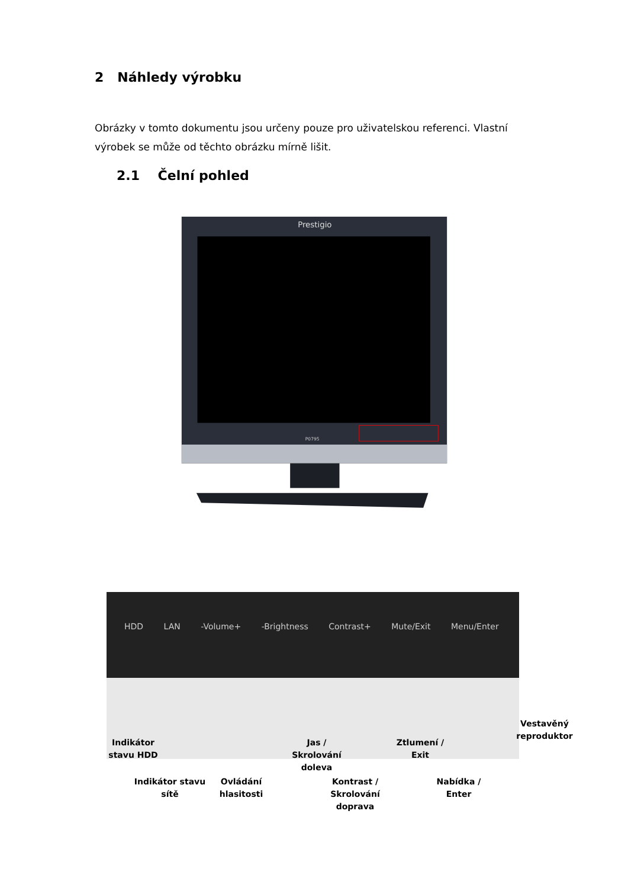2 Náhledy výrobku
Obrázky v tomto dokumentu jsou určeny pouze pro uživatelskou referenci. Vlastní výrobek se může od těchto obrázku mírně lišit.
2.1 Čelní pohled
Prestigio
P0795
HDD LAN -Volume+ -Brightness Contrast+ Mute/Exit Menu/Enter
Indikátor stavu HDD
Jas / Skrolování doleva
Ztlumení / Exit
Vestavěný reproduktor
Indikátor stavu sítě
Ovládání hlasitosti
Kontrast / Skrolování doprava
Nabídka / Enter